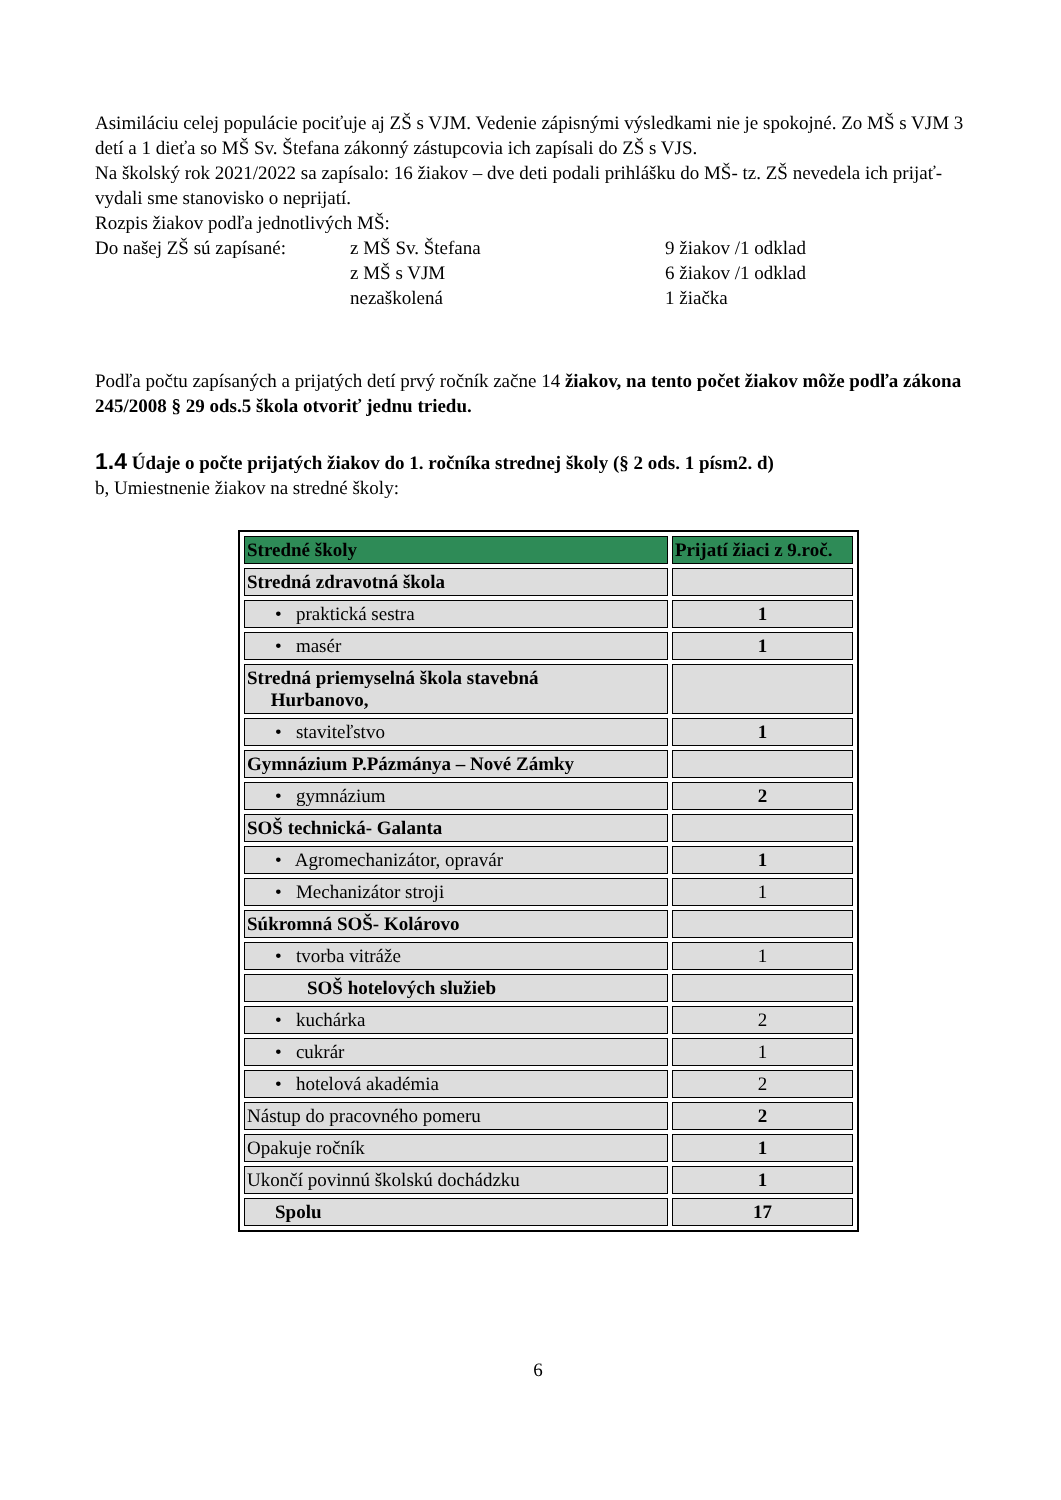Asimiláciu celej populácie pociťuje aj ZŠ s VJM. Vedenie zápisnými výsledkami nie je spokojné. Zo MŠ s VJM 3 detí a 1 dieťa so MŠ Sv. Štefana zákonný zástupcovia ich zapísali do ZŠ s VJS.
Na školský rok 2021/2022 sa zapísalo: 16 žiakov – dve deti podali prihlášku do MŠ- tz. ZŠ nevedela ich prijať- vydali sme stanovisko o neprijatí.
Rozpis žiakov podľa jednotlivých MŠ:
Do našej ZŠ sú zapísané:
z MŠ Sv. Štefana
9 žiakov /1 odklad
z MŠ s VJM
6 žiakov /1 odklad
nezaškolená
1 žiačka
Podľa počtu zapísaných a prijatých detí prvý ročník začne 14 žiakov, na tento počet žiakov môže podľa zákona 245/2008 § 29 ods.5 škola otvoriť jednu triedu.
1.4 Údaje o počte prijatých žiakov do 1. ročníka strednej školy (§ 2 ods. 1 písm2. d)
b, Umiestnenie žiakov na stredné školy:
| Stredné školy | Prijatí žiaci z 9.roč. |
| --- | --- |
| Stredná zdravotná škola | |
| • praktická sestra | 1 |
| • masér | 1 |
| Stredná priemyselná škola stavebná Hurbanovo, | |
| • staviteľstvo | 1 |
| Gymnázium P.Pázmánya – Nové Zámky | |
| • gymnázium | 2 |
| SOŠ technická- Galanta | |
| • Agromechanizátor, opravár | 1 |
| • Mechanizátor stroji | 1 |
| Súkromná SOŠ- Kolárovo | |
| • tvorba vitráže | 1 |
| SOŠ hotelových služieb | |
| • kuchárka | 2 |
| • cukrár | 1 |
| • hotelová akadémia | 2 |
| Nástup do pracovného pomeru | 2 |
| Opakuje ročník | 1 |
| Ukončí povinnú školskú dochádzku | 1 |
| Spolu | 17 |
6